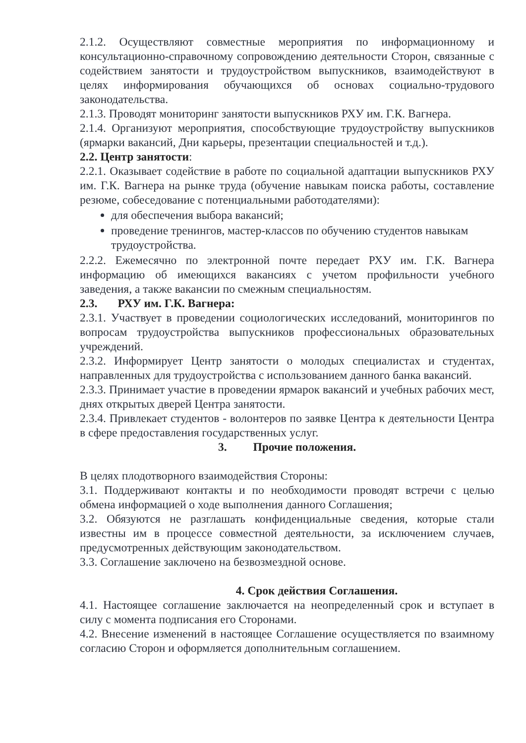2.1.2. Осуществляют совместные мероприятия по информационному и консультационно-справочному сопровождению деятельности Сторон, связанные с содействием занятости и трудоустройством выпускников, взаимодействуют в целях информирования обучающихся об основах социально-трудового законодательства.
2.1.3. Проводят мониторинг занятости выпускников РХУ им. Г.К. Вагнера.
2.1.4. Организуют мероприятия, способствующие трудоустройству выпускников (ярмарки вакансий, Дни карьеры, презентации специальностей и т.д.).
2.2. Центр занятости:
2.2.1. Оказывает содействие в работе по социальной адаптации выпускников РХУ им. Г.К. Вагнера на рынке труда (обучение навыкам поиска работы, составление резюме, собеседование с потенциальными работодателями):
для обеспечения выбора вакансий;
проведение тренингов, мастер-классов по обучению студентов навыкам трудоустройства.
2.2.2. Ежемесячно по электронной почте передает РХУ им. Г.К. Вагнера информацию об имеющихся вакансиях с учетом профильности учебного заведения, а также вакансии по смежным специальностям.
2.3. РХУ им. Г.К. Вагнера:
2.3.1. Участвует в проведении социологических исследований, мониторингов по вопросам трудоустройства выпускников профессиональных образовательных учреждений.
2.3.2. Информирует Центр занятости о молодых специалистах и студентах, направленных для трудоустройства с использованием данного банка вакансий.
2.3.3. Принимает участие в проведении ярмарок вакансий и учебных рабочих мест, днях открытых дверей Центра занятости.
2.3.4. Привлекает студентов - волонтеров по заявке Центра к деятельности Центра в сфере предоставления государственных услуг.
3. Прочие положения.
В целях плодотворного взаимодействия Стороны:
3.1. Поддерживают контакты и по необходимости проводят встречи с целью обмена информацией о ходе выполнения данного Соглашения;
3.2. Обязуются не разглашать конфиденциальные сведения, которые стали известны им в процессе совместной деятельности, за исключением случаев, предусмотренных действующим законодательством.
3.3. Соглашение заключено на безвозмездной основе.
4. Срок действия Соглашения.
4.1. Настоящее соглашение заключается на неопределенный срок и вступает в силу с момента подписания его Сторонами.
4.2. Внесение изменений в настоящее Соглашение осуществляется по взаимному согласию Сторон и оформляется дополнительным соглашением.